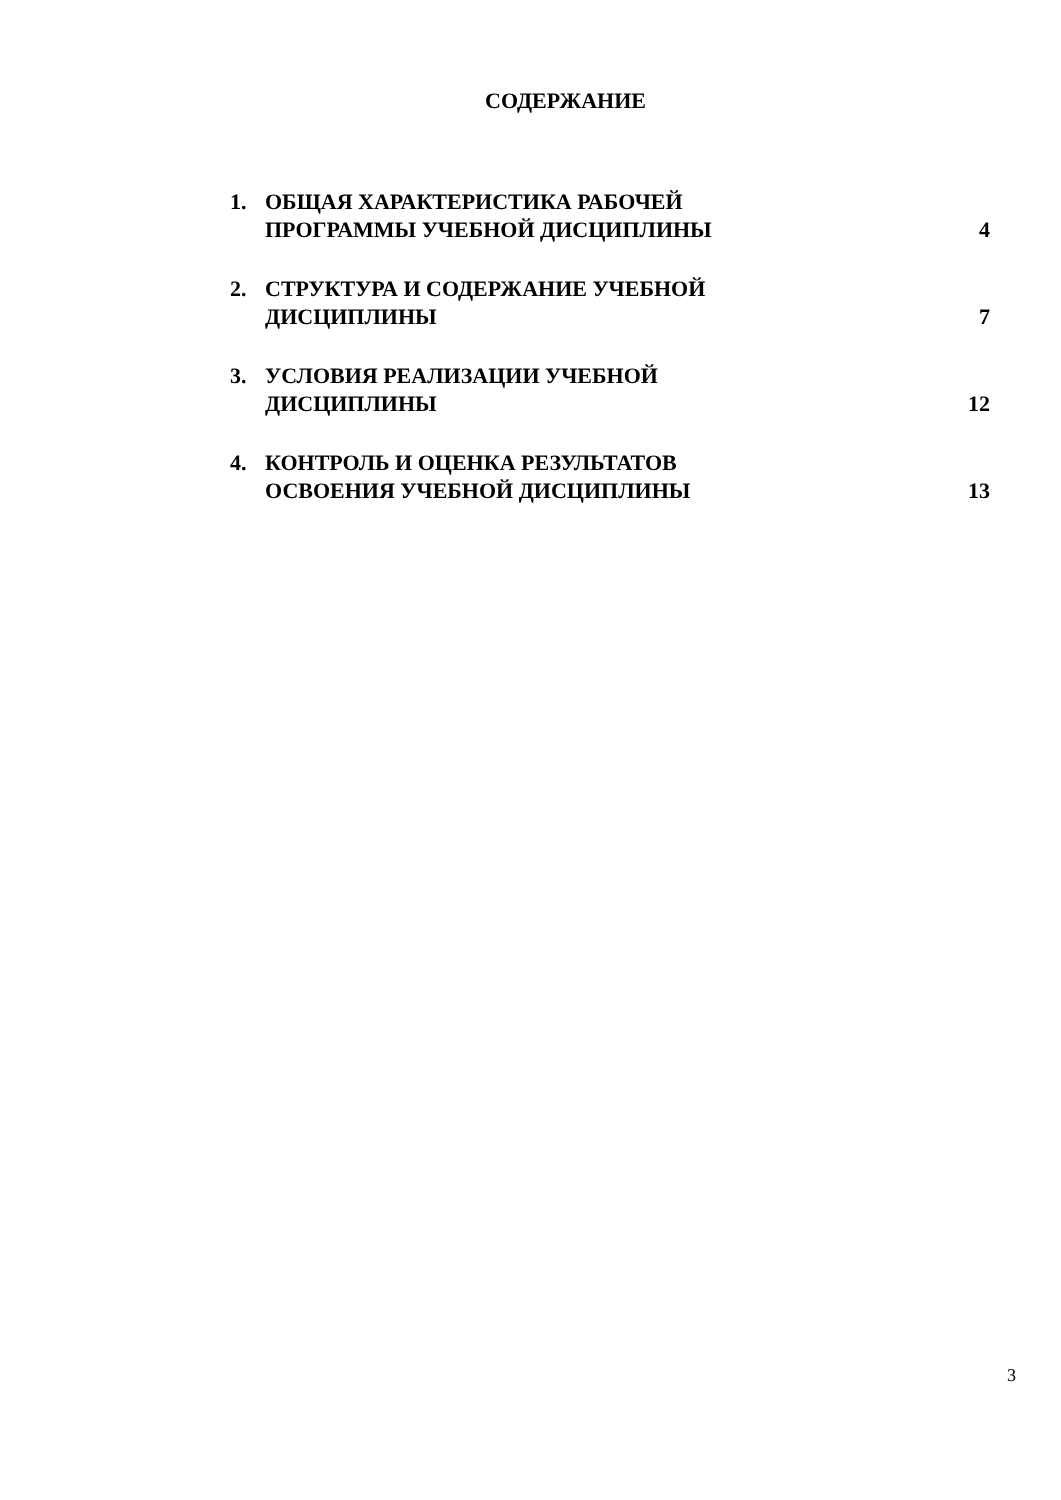СОДЕРЖАНИЕ
1. ОБЩАЯ ХАРАКТЕРИСТИКА РАБОЧЕЙ
ПРОГРАММЫ УЧЕБНОЙ ДИСЦИПЛИНЫ 4
2. СТРУКТУРА И СОДЕРЖАНИЕ УЧЕБНОЙ
ДИСЦИПЛИНЫ 7
3. УСЛОВИЯ РЕАЛИЗАЦИИ УЧЕБНОЙ
ДИСЦИПЛИНЫ 12
4. КОНТРОЛЬ И ОЦЕНКА РЕЗУЛЬТАТОВ
ОСВОЕНИЯ УЧЕБНОЙ ДИСЦИПЛИНЫ 13
3